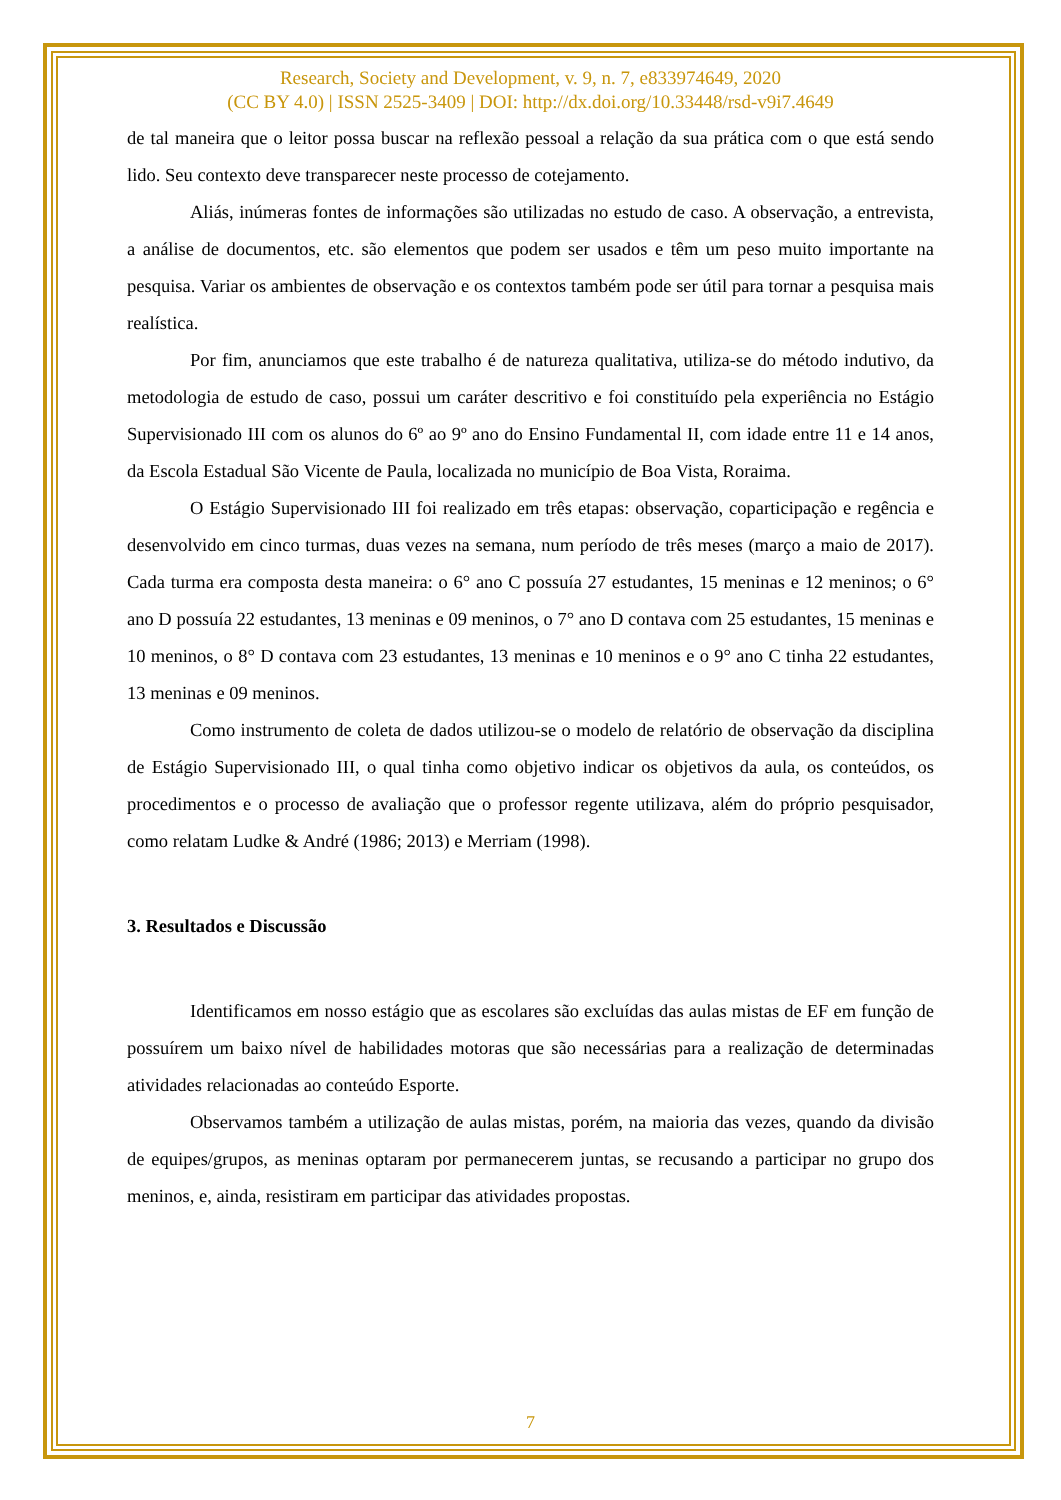Research, Society and Development, v. 9, n. 7, e833974649, 2020
(CC BY 4.0) | ISSN 2525-3409 | DOI: http://dx.doi.org/10.33448/rsd-v9i7.4649
de tal maneira que o leitor possa buscar na reflexão pessoal a relação da sua prática com o que está sendo lido. Seu contexto deve transparecer neste processo de cotejamento.
Aliás, inúmeras fontes de informações são utilizadas no estudo de caso. A observação, a entrevista, a análise de documentos, etc. são elementos que podem ser usados e têm um peso muito importante na pesquisa. Variar os ambientes de observação e os contextos também pode ser útil para tornar a pesquisa mais realística.
Por fim, anunciamos que este trabalho é de natureza qualitativa, utiliza-se do método indutivo, da metodologia de estudo de caso, possui um caráter descritivo e foi constituído pela experiência no Estágio Supervisionado III com os alunos do 6º ao 9º ano do Ensino Fundamental II, com idade entre 11 e 14 anos, da Escola Estadual São Vicente de Paula, localizada no município de Boa Vista, Roraima.
O Estágio Supervisionado III foi realizado em três etapas: observação, coparticipação e regência e desenvolvido em cinco turmas, duas vezes na semana, num período de três meses (março a maio de 2017). Cada turma era composta desta maneira: o 6° ano C possuía 27 estudantes, 15 meninas e 12 meninos; o 6° ano D possuía 22 estudantes, 13 meninas e 09 meninos, o 7° ano D contava com 25 estudantes, 15 meninas e 10 meninos, o 8° D contava com 23 estudantes, 13 meninas e 10 meninos e o 9° ano C tinha 22 estudantes, 13 meninas e 09 meninos.
Como instrumento de coleta de dados utilizou-se o modelo de relatório de observação da disciplina de Estágio Supervisionado III, o qual tinha como objetivo indicar os objetivos da aula, os conteúdos, os procedimentos e o processo de avaliação que o professor regente utilizava, além do próprio pesquisador, como relatam Ludke & André (1986; 2013) e Merriam (1998).
3. Resultados e Discussão
Identificamos em nosso estágio que as escolares são excluídas das aulas mistas de EF em função de possuírem um baixo nível de habilidades motoras que são necessárias para a realização de determinadas atividades relacionadas ao conteúdo Esporte.
Observamos também a utilização de aulas mistas, porém, na maioria das vezes, quando da divisão de equipes/grupos, as meninas optaram por permanecerem juntas, se recusando a participar no grupo dos meninos, e, ainda, resistiram em participar das atividades propostas.
7